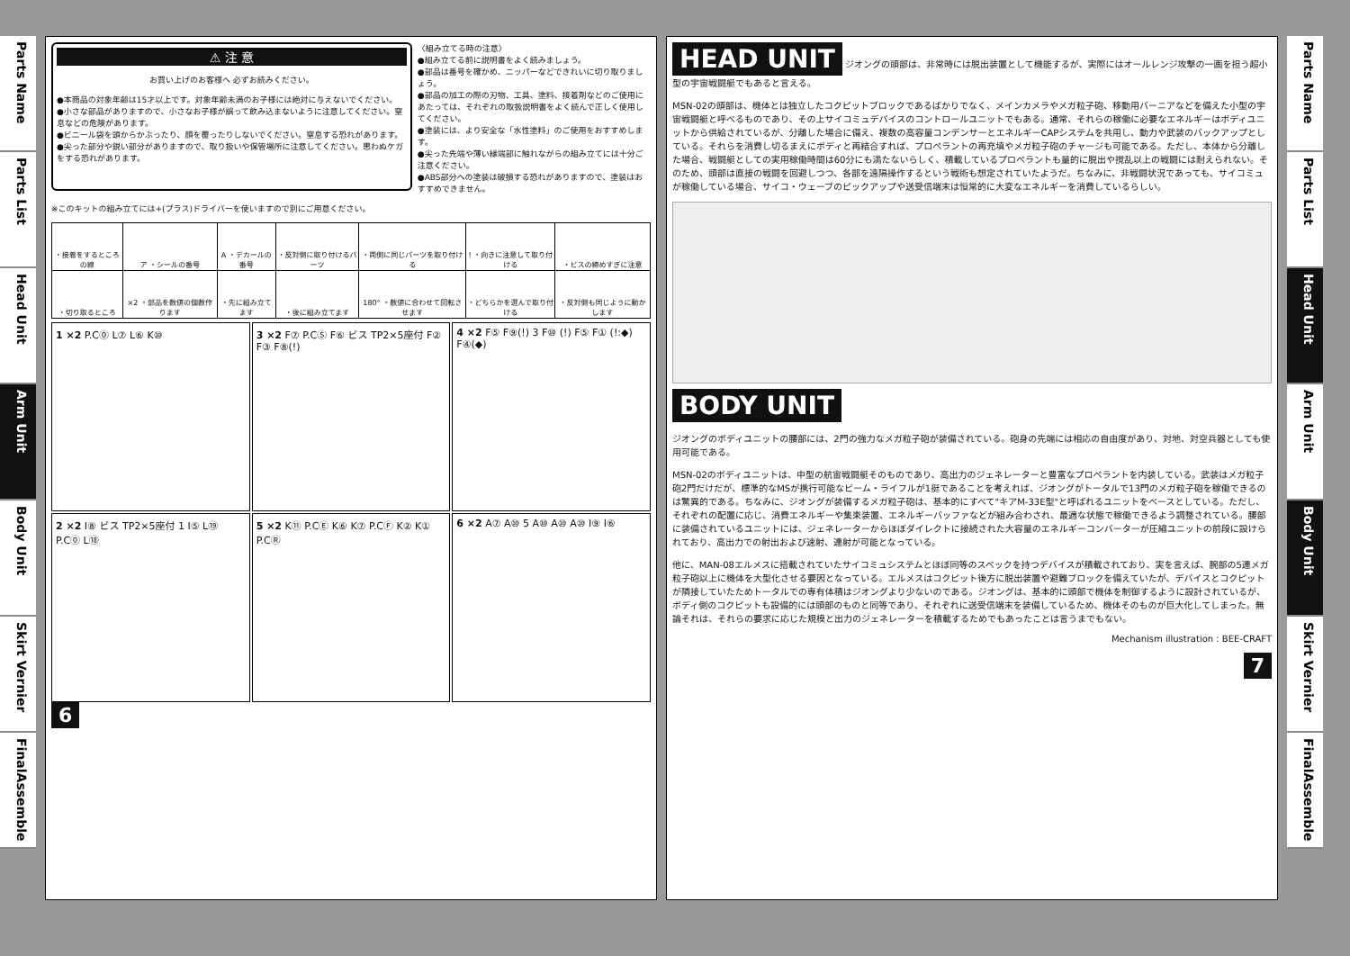Parts Name
Parts List
Head Unit
Arm Unit
Body Unit
Skirt Vernier
FinalAssemble
⚠ 注 意
お買い上げのお客様へ 必ずお読みください。
●本商品の対象年齢は15才以上です。対象年齢未満のお子様には絶対に与えないでください。
●小さな部品がありますので、小さなお子様が誤って飲み込まないように注意してください。窒息などの危険があります。
●ビニール袋を頭からかぶったり、顔を覆ったりしないでください。窒息する恐れがあります。
●尖った部分や鋭い部分がありますので、取り扱いや保管場所に注意してください。思わぬケガをする恐れがあります。
〈組み立てる時の注意〉
●組み立てる前に説明書をよく読みましょう。
●部品は番号を確かめ、ニッパーなどできれいに切り取りましょう。
●部品の加工の際の刃物、工具、塗料、接着剤などのご使用にあたっては、それぞれの取扱説明書をよく読んで正しく使用してください。
●塗装には、より安全な「水性塗料」のご使用をおすすめします。
●尖った先端や薄い縁端部に触れながらの組み立てには十分ご注意ください。
●ABS部分への塗装は破損する恐れがありますので、塗装はおすすめできません。
※このキットの組み立てには+(プラス)ドライバーを使いますので別にご用意ください。
| ・接着をするところの線 | ア ・シールの番号 | A ・デカールの番号 | ・反対側に取り付けるパーツ | ・両側に同じパーツを取り付ける | ! ・向きに注意して取り付ける | ・ビスの締めすぎに注意 |
| ・切り取るところ | ×2 ・部品を数値の個数作ります | ・先に組み立てます | ・後に組み立てます | 180° ・数値に合わせて回転させます | ・どちらかを選んで取り付ける | ・反対側も同じように動かします |
1 ×2 P.C⓪ L⑦ L⑥ K⑩
3 ×2 F⑦ P.CⓈ F⑥ ビス TP2×5座付 F② F③ F⑧(!)
4 ×2 F⑤ F⑨(!) 3 F⑩ (!) F⑤ F① (!:◆) F④(◆)
2 ×2 I⑧ ビス TP2×5座付 1 I⑤ L⑲ P.C⓪ L⑱
5 ×2 K⑪ P.CⒺ K⑥ K⑦ P.CⒻ K② K① P.CⓇ
6 ×2 A⑦ A⑩ 5 A⑩ A⑩ A⑩ I⑨ I⑥
6
HEAD UNIT
ジオングの頭部は、非常時には脱出装置として機能するが、実際にはオールレンジ攻撃の一画を担う超小型の宇宙戦闘艇でもあると言える。
MSN-02の頭部は、機体とは独立したコクピットブロックであるばかりでなく、メインカメラやメガ粒子砲、移動用バーニアなどを備えた小型の宇宙戦闘艇と呼べるものであり、その上サイコミュデバイスのコントロールユニットでもある。通常、それらの稼働に必要なエネルギーはボディユニットから供給されているが、分離した場合に備え、複数の高容量コンデンサーとエネルギーCAPシステムを共用し、動力や武装のバックアップとしている。それらを消費し切るまえにボディと再結合すれば、プロペラントの再充填やメガ粒子砲のチャージも可能である。ただし、本体から分離した場合、戦闘艇としての実用稼働時間は60分にも満たないらしく、積載しているプロペラントも量的に脱出や撹乱以上の戦闘には耐えられない。そのため、頭部は直接の戦闘を回避しつつ、各部を遠隔操作するという戦術も想定されていたようだ。ちなみに、非戦闘状況であっても、サイコミュが稼働している場合、サイコ・ウェーブのピックアップや送受信端末は恒常的に大変なエネルギーを消費しているらしい。
BODY UNIT
ジオングのボディユニットの腰部には、2門の強力なメガ粒子砲が装備されている。砲身の先端には相応の自由度があり、対地、対空兵器としても使用可能である。
MSN-02のボディユニットは、中型の航宙戦闘艇そのものであり、高出力のジェネレーターと豊富なプロペラントを内装している。武装はメガ粒子砲2門だけだが、標準的なMSが携行可能なビーム・ライフルが1挺であることを考えれば、ジオングがトータルで13門のメガ粒子砲を稼働できるのは驚異的である。ちなみに、ジオングが装備するメガ粒子砲は、基本的にすべて"キアM-33E型"と呼ばれるユニットをベースとしている。ただし、それぞれの配置に応じ、消費エネルギーや集束装置、エネルギーバッファなどが組み合わされ、最適な状態で稼働できるよう調整されている。腰部に装備されているユニットには、ジェネレーターからほぼダイレクトに接続された大容量のエネルギーコンバーターが圧縮ユニットの前段に設けられており、高出力での射出および速射、連射が可能となっている。
他に、MAN-08エルメスに搭載されていたサイコミュシステムとほぼ同等のスペックを持つデバイスが積載されており、実を言えば、腕部の5連メガ粒子砲以上に機体を大型化させる要因となっている。エルメスはコクピット後方に脱出装置や避難ブロックを備えていたが、デバイスとコクピットが隣接していたためトータルでの専有体積はジオングより少ないのである。ジオングは、基本的に頭部で機体を制御するように設計されているが、ボディ側のコクピットも設備的には頭部のものと同等であり、それぞれに送受信端末を装備しているため、機体そのものが巨大化してしまった。無論それは、それらの要求に応じた規模と出力のジェネレーターを積載するためでもあったことは言うまでもない。
Mechanism illustration : BEE-CRAFT
7
Parts Name
Parts List
Head Unit
Arm Unit
Body Unit
Skirt Vernier
FinalAssemble